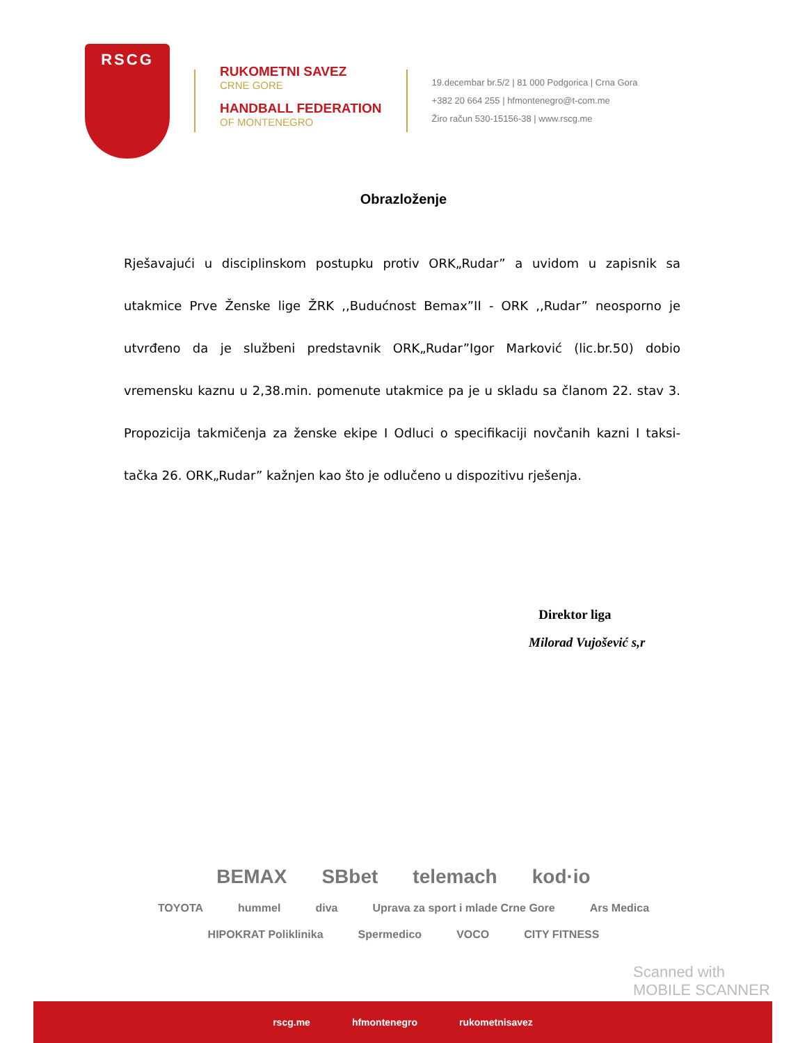RSCG
RUKOMETNI SAVEZ
CRNE GORE
HANDBALL FEDERATION
OF MONTENEGRO
19.decembar br.5/2 | 81 000 Podgorica | Crna Gora
+382 20 664 255 | hfmontenegro@t-com.me
Žiro račun 530-15156-38 | www.rscg.me
Obrazloženje
Rješavajući u disciplinskom postupku protiv ORK„Rudar” a uvidom u zapisnik sa utakmice Prve Ženske lige ŽRK ,,Budućnost Bemax”II - ORK ,,Rudar” neosporno je utvrđeno da je službeni predstavnik ORK„Rudar”Igor Marković (lic.br.50) dobio vremensku kaznu u 2,38.min. pomenute utakmice pa je u skladu sa članom 22. stav 3. Propozicija takmičenja za ženske ekipe I Odluci o specifikaciji novčanih kazni I taksi-tačka 26. ORK„Rudar” kažnjen kao što je odlučeno u dispozitivu rješenja.
Direktor liga
Milorad Vujošević s,r
BEMAX SBbet telemach kod·io
TOYOTA hummel diva Uprava za sport i mlade Crne Gore Ars Medica
HIPOKRAT Poliklinika Spermedico VOCO CITY FITNESS
Scanned with
MOBILE SCANNER
rscg.me hfmontenegro rukometnisavez